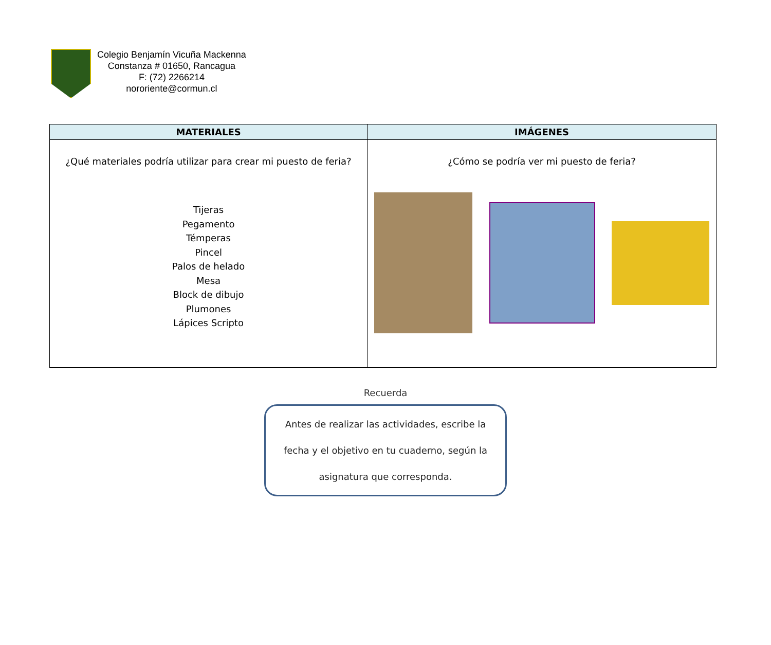Colegio Benjamín Vicuña Mackenna
Constanza # 01650, Rancagua
F: (72) 2266214
nororiente@cormun.cl
| MATERIALES | IMÁGENES |
| --- | --- |
| ¿Qué materiales podría utilizar para crear mi puesto de feria? Tijeras Pegamento Témperas Pincel Palos de helado Mesa Block de dibujo Plumones Lápices Scripto | ¿Cómo se podría ver mi puesto de feria? |
Recuerda
Antes de realizar las actividades, escribe la
fecha y el objetivo en tu cuaderno, según la
asignatura que corresponda.